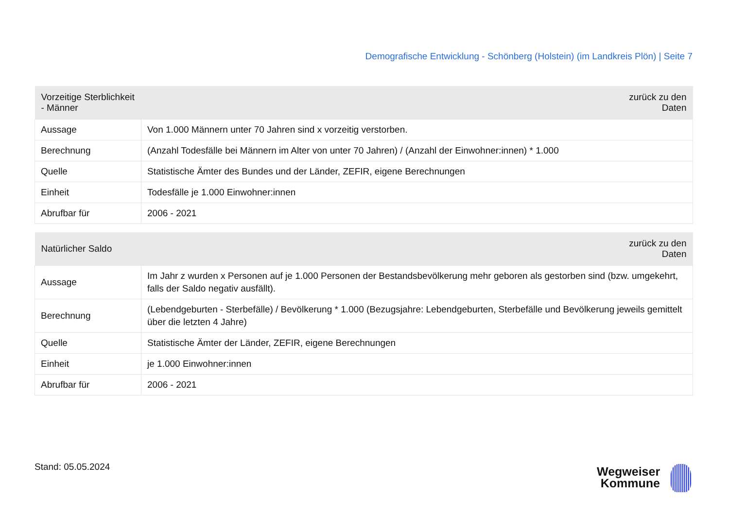Demografische Entwicklung - Schönberg (Holstein) (im Landkreis Plön) | Seite 7
| Vorzeitige Sterblichkeit - Männer | zurück zu den Daten |
| --- | --- |
| Aussage | Von 1.000 Männern unter 70 Jahren sind x vorzeitig verstorben. |
| Berechnung | (Anzahl Todesfälle bei Männern im Alter von unter 70 Jahren) / (Anzahl der Einwohner:innen) * 1.000 |
| Quelle | Statistische Ämter des Bundes und der Länder, ZEFIR, eigene Berechnungen |
| Einheit | Todesfälle je 1.000 Einwohner:innen |
| Abrufbar für | 2006 - 2021 |
| Natürlicher Saldo | zurück zu den Daten |
| --- | --- |
| Aussage | Im Jahr z wurden x Personen auf je 1.000 Personen der Bestandsbevölkerung mehr geboren als gestorben sind (bzw. umgekehrt, falls der Saldo negativ ausfällt). |
| Berechnung | (Lebendgeburten - Sterbefälle) / Bevölkerung * 1.000 (Bezugsjahre: Lebendgeburten, Sterbefälle und Bevölkerung jeweils gemittelt über die letzten 4 Jahre) |
| Quelle | Statistische Ämter der Länder, ZEFIR, eigene Berechnungen |
| Einheit | je 1.000 Einwohner:innen |
| Abrufbar für | 2006 - 2021 |
Stand: 05.05.2024
Wegweiser
Kommune